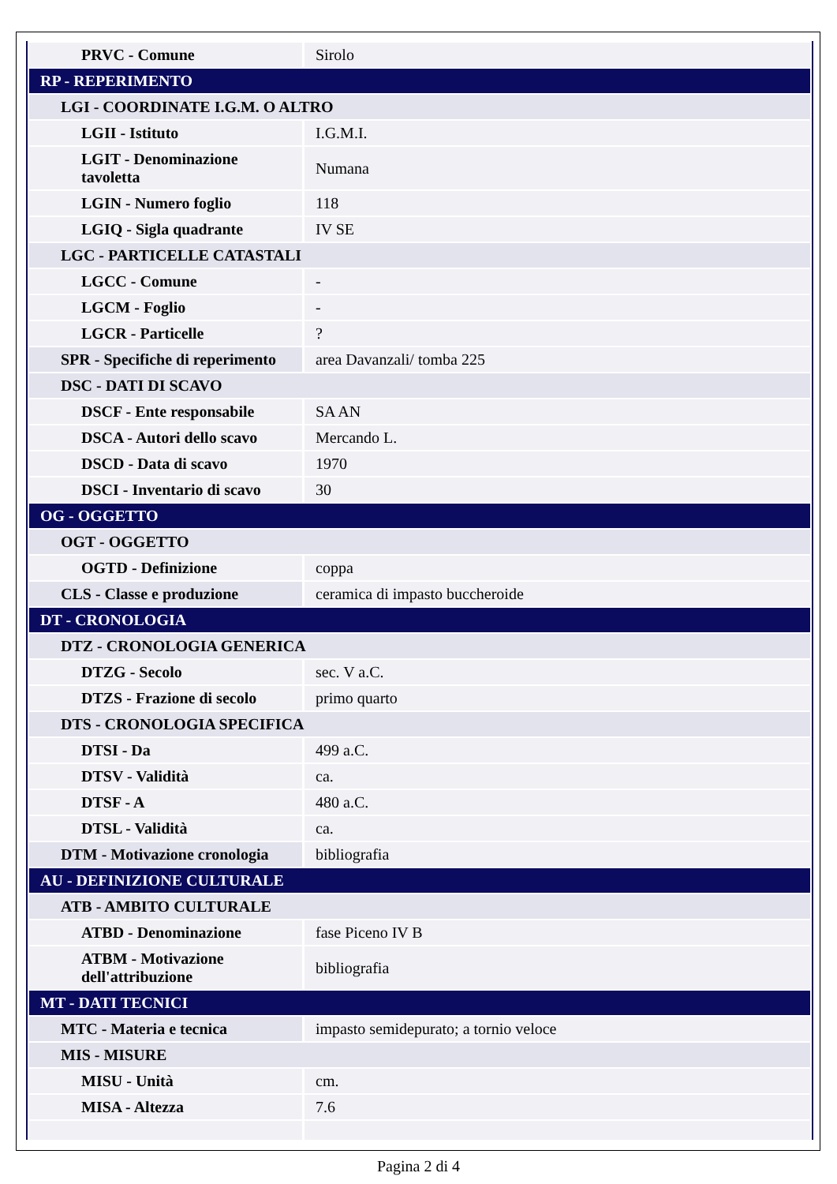| PRVC - Comune | Sirolo |
| RP - REPERIMENTO | |
| LGI - COORDINATE I.G.M. O ALTRO | |
| LGII - Istituto | I.G.M.I. |
| LGIT - Denominazione tavoletta | Numana |
| LGIN - Numero foglio | 118 |
| LGIQ - Sigla quadrante | IV SE |
| LGC - PARTICELLE CATASTALI | |
| LGCC - Comune | - |
| LGCM - Foglio | - |
| LGCR - Particelle | ? |
| SPR - Specifiche di reperimento | area Davanzali/ tomba 225 |
| DSC - DATI DI SCAVO | |
| DSCF - Ente responsabile | SA AN |
| DSCA - Autori dello scavo | Mercando L. |
| DSCD - Data di scavo | 1970 |
| DSCI - Inventario di scavo | 30 |
| OG - OGGETTO | |
| OGT - OGGETTO | |
| OGTD - Definizione | coppa |
| CLS - Classe e produzione | ceramica di impasto buccheroide |
| DT - CRONOLOGIA | |
| DTZ - CRONOLOGIA GENERICA | |
| DTZG - Secolo | sec. V a.C. |
| DTZS - Frazione di secolo | primo quarto |
| DTS - CRONOLOGIA SPECIFICA | |
| DTSI - Da | 499 a.C. |
| DTSV - Validità | ca. |
| DTSF - A | 480 a.C. |
| DTSL - Validità | ca. |
| DTM - Motivazione cronologia | bibliografia |
| AU - DEFINIZIONE CULTURALE | |
| ATB - AMBITO CULTURALE | |
| ATBD - Denominazione | fase Piceno IV B |
| ATBM - Motivazione dell'attribuzione | bibliografia |
| MT - DATI TECNICI | |
| MTC - Materia e tecnica | impasto semidepurato; a tornio veloce |
| MIS - MISURE | |
| MISU - Unità | cm. |
| MISA - Altezza | 7.6 |
Pagina 2 di 4